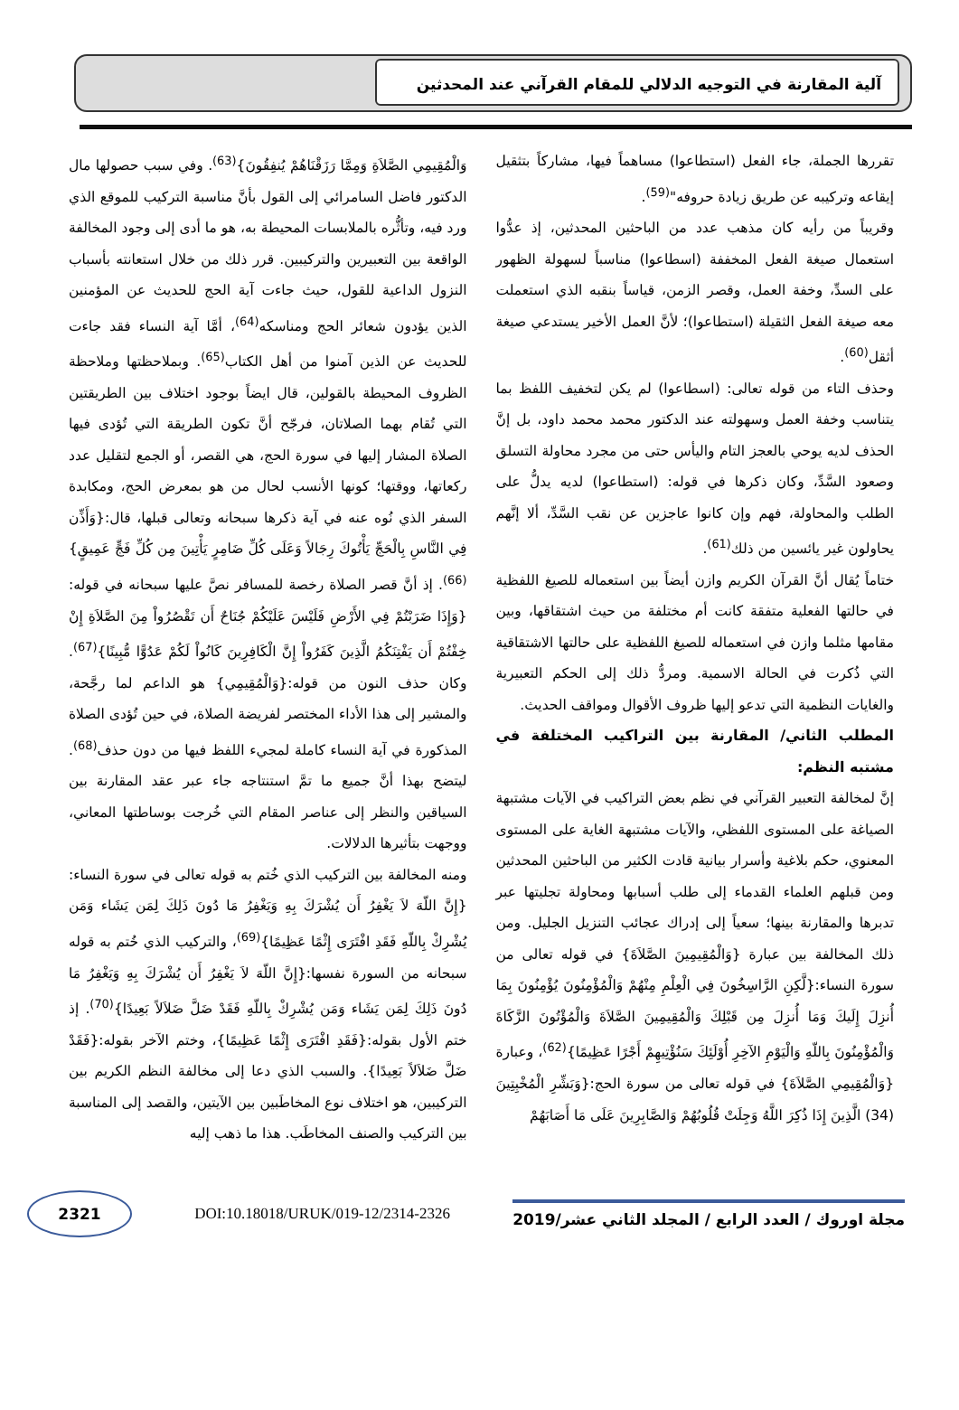آلية المقارنة في التوجيه الدلالي للمقام القرآني عند المحدثين
تقررها الجملة، جاء الفعل (استطاعوا) مساهماً فيها، مشاركاً بتثقيل إيقاعه وتركيبه عن طريق زيادة حروفه"<sup>(59)</sup>.
وقريباً من رأيه كان مذهب عدد من الباحثين المحدثين، إذ عدُّوا استعمال صيغة الفعل المخففة (اسطاعوا) مناسباً لسهولة الظهور على السدِّ، وخفة العمل، وقصر الزمن، قياساً بنقبه الذي استعملت معه صيغة الفعل الثقيلة (استطاعوا)؛ لأنَّ العمل الأخير يستدعي صيغة أثقل<sup>(60)</sup>.
وحذف التاء من قوله تعالى: (اسطاعوا) لم يكن لتخفيف اللفظ بما يتناسب وخفة العمل وسهولته عند الدكتور محمد محمد داود، بل إنَّ الحذف لديه يوحي بالعجز التام واليأس حتى من مجرد محاولة التسلق وصعود السَّدِّ، وكان ذكرها في قوله: (استطاعوا) لديه يدلُّ على الطلب والمحاولة، فهم وإن كانوا عاجزين عن نقب السَّدِّ، ألا إنَّهم يحاولون غير يائسين من ذلك<sup>(61)</sup>.
ختاماً يُقال أنَّ القرآن الكريم وازن أيضاً بين استعماله للصيغ اللفظية في حالتها الفعلية متفقة كانت أم مختلفة من حيث اشتقاقها، وبين مقامها مثلما وازن في استعماله للصيغ اللفظية على حالتها الاشتقاقية التي ذُكرت في الحالة الاسمية. ومردُّ ذلك إلى الحكم التعبيرية والغايات النظمية التي تدعو إليها ظروف الأقوال ومواقف الحديث.
المطلب الثاني/ المقارنة بين التراكيب المختلفة في مشتبه النظم:
إنَّ لمخالفة التعبير القرآني في نظم بعض التراكيب في الآيات مشتبهة الصياغة على المستوى اللفظي، والآيات مشتبهة الغاية على المستوى المعنوي، حكم بلاغية وأسرار بيانية قادت الكثير من الباحثين المحدثين ومن قبلهم العلماء القدماء إلى طلب أسبابها ومحاولة تجليتها عبر تدبرها والمقارنة بينها؛ سعياً إلى إدراك عجائب التنزيل الجليل. ومن ذلك المخالفة بين عبارة {وَالْمُقِيمِينَ الصَّلاَةَ} في قوله تعالى من سورة النساء:{لَّكِنِ الرَّاسِخُونَ فِي الْعِلْمِ مِنْهُمْ وَالْمُؤْمِنُونَ يُؤْمِنُونَ بِمَا أُنزِلَ إِلَيكَ وَمَا أُنزِلَ مِن قَبْلِكَ وَالْمُقِيمِينَ الصَّلاَةَ وَالْمُؤْتُونَ الزَّكَاةَ وَالْمُؤْمِنُونَ بِاللّهِ وَالْيَوْمِ الآخِرِ أُوْلَئِكَ سَنُؤْتِيهِمْ أَجْرًا عَظِيمًا}<sup>(62)</sup>، وعبارة {وَالْمُقِيمِي الصَّلاَةَ} في قوله تعالى من سورة الحج:{وَبَشِّرِ الْمُخْبِتِينَ (34) الَّذِينَ إِذَا ذُكِرَ اللَّهُ وَجِلَتْ قُلُوبُهُمْ وَالصَّابِرِينَ عَلَى مَا أَصَابَهُمْ
وَالْمُقِيمِي الصَّلاَةِ وَمِمَّا رَزَقْنَاهُمْ يُنفِقُونَ}<sup>(63)</sup>. وفي سبب حصولها مال الدكتور فاضل السامرائي إلى القول بأنَّ مناسبة التركيب للموقع الذي ورد فيه، وتأثُّره بالملابسات المحيطة به، هو ما أدى إلى وجود المخالفة الواقعة بين التعبيرين والتركيبين. قرر ذلك من خلال استعانته بأسباب النزول الداعية للقول، حيث جاءت آية الحج للحديث عن المؤمنين الذين يؤدون شعائر الحج ومناسكه<sup>(64)</sup>، أمَّا آية النساء فقد جاءت للحديث عن الذين آمنوا من أهل الكتاب<sup>(65)</sup>. وبملاحظتها وملاحظة الظروف المحيطة بالقولين، قال ايضاً بوجود اختلاف بين الطريقتين التي تُقام بهما الصلاتان، فرجّح أنَّ تكون الطريقة التي تُؤدى فيها الصلاة المشار إليها في سورة الحج، هي القصر، أو الجمع لتقليل عدد ركعاتها، ووقتها؛ كونها الأنسب لحال من هو بمعرض الحج، ومكابدة السفر الذي نُوه عنه في آية ذكرها سبحانه وتعالى قبلها، قال:{وَأَذِّن فِي النَّاسِ بِالْحَجِّ يَأْتُوكَ رِجَالاً وَعَلَى كُلِّ ضَامِرٍ يَأْتِينَ مِن كُلِّ فَجٍّ عَمِيقٍ}<sup>(66)</sup>. إذ أنَّ قصر الصلاة رخصة للمسافر نصَّ عليها سبحانه في قوله:{وَإِذَا ضَرَبْتُمْ فِي الأَرْضِ فَلَيْسَ عَلَيْكُمْ جُنَاحٌ أَن تَقْصُرُواْ مِنَ الصَّلاَةِ إِنْ خِفْتُمْ أَن يَفْتِنَكُمُ الَّذِينَ كَفَرُواْ إِنَّ الْكَافِرِينَ كَانُواْ لَكُمْ عَدُوًّا مُّبِينًا}<sup>(67)</sup>. وكان حذف النون من قوله:{وَالْمُقِيمِي} هو الداعم لما رجَّحة، والمشير إلى هذا الأداء المختصر لفريضة الصلاة، في حين تُؤدى الصلاة المذكورة في آية النساء كاملة لمجيء اللفظ فيها من دون حذف<sup>(68)</sup>. ليتضح بهذا أنَّ جميع ما تمَّ استنتاجه جاء عبر عقد المقارنة بين السياقين والنظر إلى عناصر المقام التي خُرجت بوساطتها المعاني، ووجهت بتأثيرها الدلالات.
ومنه المخالفة بين التركيب الذي خُتم به قوله تعالى في سورة النساء:{إِنَّ اللّهَ لاَ يَغْفِرُ أَن يُشْرَكَ بِهِ وَيَغْفِرُ مَا دُونَ ذَلِكَ لِمَن يَشَاء وَمَن يُشْرِكْ بِاللّهِ فَقَدِ افْتَرَى إِثْمًا عَظِيمًا}<sup>(69)</sup>، والتركيب الذي خُتم به قوله سبحانه من السورة نفسها:{إِنَّ اللّهَ لاَ يَغْفِرُ أَن يُشْرَكَ بِهِ وَيَغْفِرُ مَا دُونَ ذَلِكَ لِمَن يَشَاء وَمَن يُشْرِكْ بِاللّهِ فَقَدْ ضَلَّ ضَلاَلاً بَعِيدًا}<sup>(70)</sup>. إذ ختم الأول بقوله:{فَقَدِ افْتَرَى إِثْمًا عَظِيمًا}، وختم الآخر بقوله:{فَقَدْ ضَلَّ ضَلاَلاً بَعِيدًا}. والسبب الذي دعا إلى مخالفة النظم الكريم بين التركيبين، هو اختلاف نوع المخاطَبين بين الآيتين، والقصد إلى المناسبة بين التركيب والصنف المخاطَب. هذا ما ذهب إليه
2321
DOI:10.18018/URUK/019-12/2314-2326
مجلة اوروك / العدد الرابع / المجلد الثاني عشر/2019